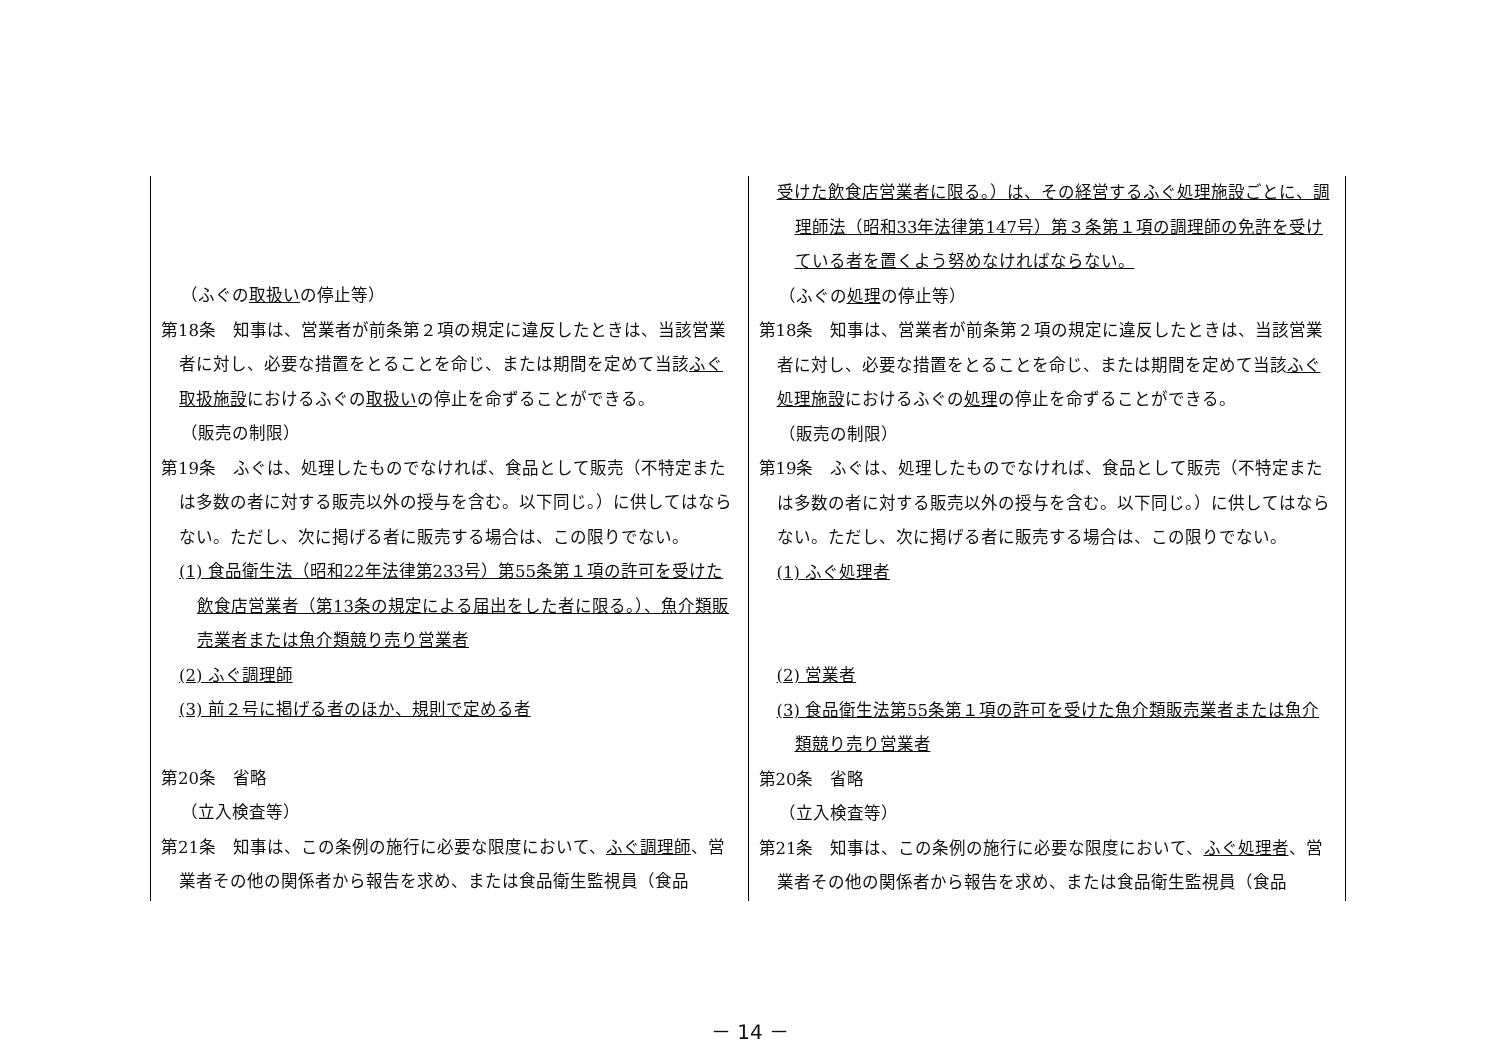| （ふぐの 取扱い の停止等） 第18条 知事は、営業者が前条第２項の規定に違反したときは、当該営業者に対し、必要な措置をとることを命じ、または期間を定めて当該 ふぐ取扱施設 におけるふぐの 取扱い の停止を命ずることができる。 （販売の制限） 第19条 ふぐは、処理したものでなければ、食品として販売（不特定または多数の者に対する販売以外の授与を含む。以下同じ。）に供してはならない。ただし、次に掲げる者に販売する場合は、この限りでない。 (1) 食品衛生法（昭和22年法律第233号）第55条第１項の許可を受けた飲食店営業者（第13条の規定による届出をした者に限る。）、魚介類販売業者または魚介類競り売り営業者 (2) ふぐ調理師 (3) 前２号に掲げる者のほか、規則で定める者 第20条 省略 （立入検査等） 第21条 知事は、この条例の施行に必要な限度において、 ふぐ調理師 、営業者その他の関係者から報告を求め、または食品衛生監視員（食品 | 受けた飲食店営業者に限る。）は、その経営するふぐ処理施設ごとに、調理師法（昭和33年法律第147号）第３条第１項の調理師の免許を受けている者を置くよう努めなければならない。 （ふぐの 処理 の停止等） 第18条 知事は、営業者が前条第２項の規定に違反したときは、当該営業者に対し、必要な措置をとることを命じ、または期間を定めて当該 ふぐ処理施設 におけるふぐの 処理 の停止を命ずることができる。 （販売の制限） 第19条 ふぐは、処理したものでなければ、食品として販売（不特定または多数の者に対する販売以外の授与を含む。以下同じ。）に供してはならない。ただし、次に掲げる者に販売する場合は、この限りでない。 (1) ふぐ処理者 (2) 営業者 (3) 食品衛生法第55条第１項の許可を受けた魚介類販売業者または魚介類競り売り営業者 第20条 省略 （立入検査等） 第21条 知事は、この条例の施行に必要な限度において、 ふぐ処理者 、営業者その他の関係者から報告を求め、または食品衛生監視員（食品 |
－ 14 －